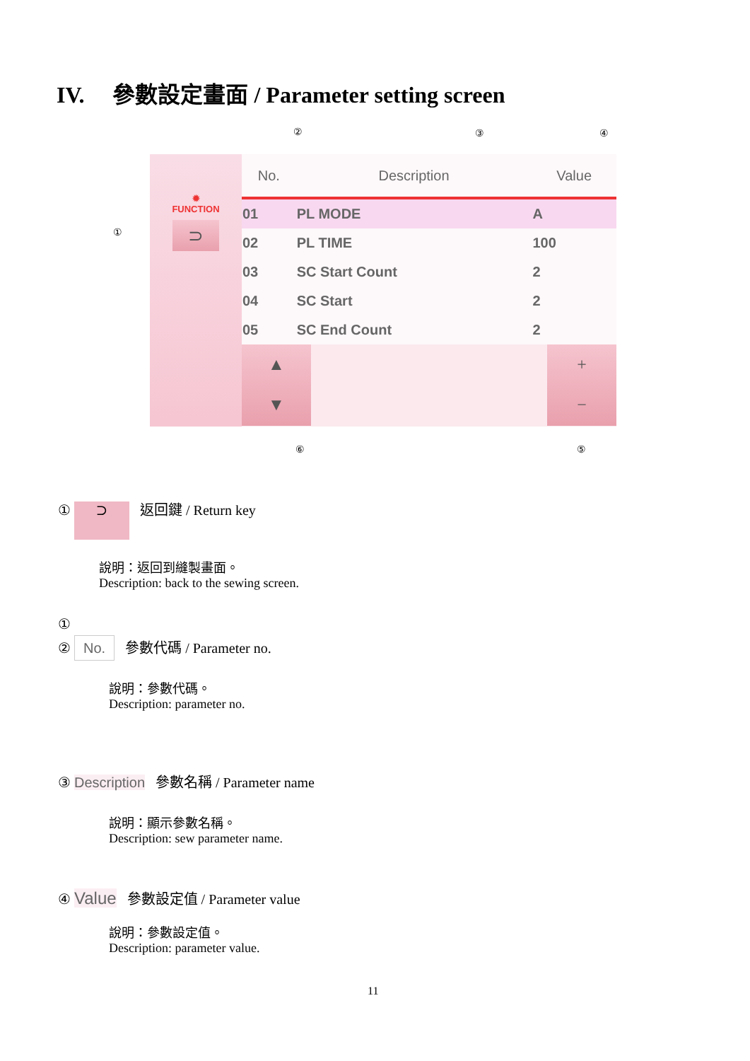IV. 參數設定畫面 / Parameter setting screen
② ③ ④
①
✹
FUNCTION
⊃
| No. | Description | Value |
| --- | --- | --- |
| 01 | PL MODE | A |
| 02 | PL TIME | 100 |
| 03 | SC Start Count | 2 |
| 04 | SC Start | 2 |
| 05 | SC End Count | 2 |
▲
▼
+
−
⑥ ⑤
① ⊃ 返回鍵 / Return key
說明：返回到縫製畫面。
Description: back to the sewing screen.
①
② No. 參數代碼 / Parameter no.
說明：參數代碼。
Description: parameter no.
③ Description 參數名稱 / Parameter name
說明：顯示參數名稱。
Description: sew parameter name.
④ Value 參數設定值 / Parameter value
說明：參數設定值。
Description: parameter value.
11